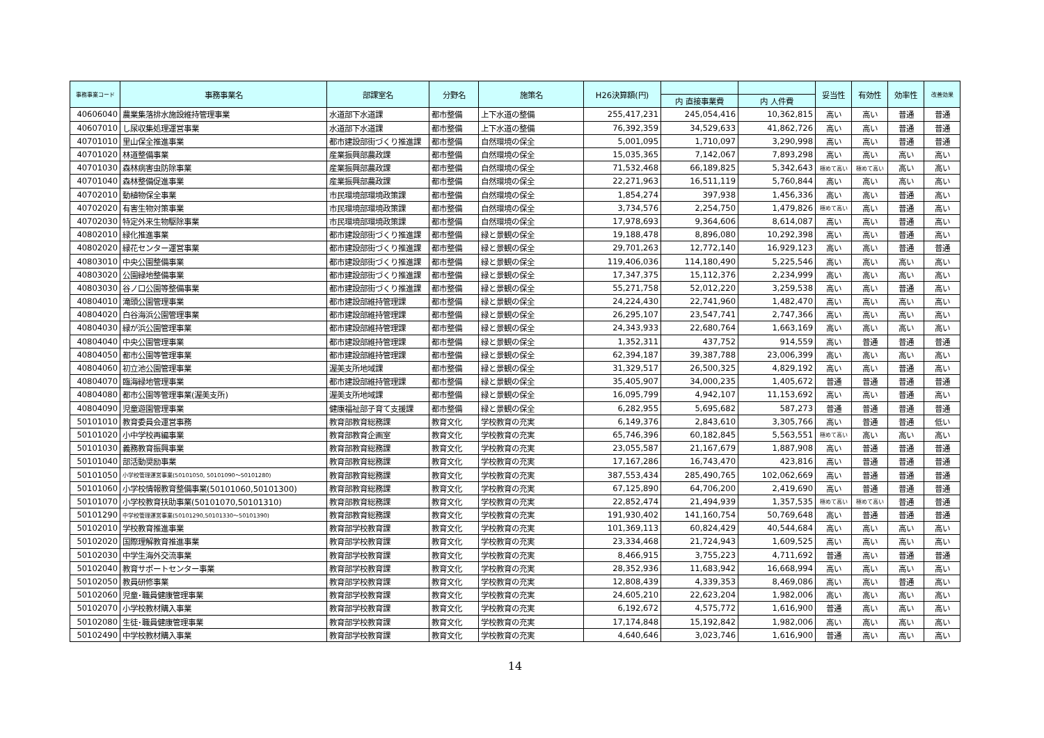| 事務事業コード | 事務事業名 | 部課室名 | 分野名 | 施策名 | H26決算額(円) | | | 妥当性 | 有効性 | 効率性 | 改善効果 |
| --- | --- | --- | --- | --- | --- | --- | --- | --- | --- | --- | --- |
| | | | | | | 内 直接事業費 | 内 人件費 | | | | |
| 40606040 | 農業集落排水施設維持管理事業 | 水道部下水道課 | 都市整備 | 上下水道の整備 | 255,417,231 | 245,054,416 | 10,362,815 | 高い | 高い | 普通 | 普通 |
| 40607010 | し尿収集処理運営事業 | 水道部下水道課 | 都市整備 | 上下水道の整備 | 76,392,359 | 34,529,633 | 41,862,726 | 高い | 高い | 普通 | 普通 |
| 40701010 | 里山保全推進事業 | 都市建設部街づくり推進課 | 都市整備 | 自然環境の保全 | 5,001,095 | 1,710,097 | 3,290,998 | 高い | 高い | 普通 | 普通 |
| 40701020 | 林道整備事業 | 産業振興部農政課 | 都市整備 | 自然環境の保全 | 15,035,365 | 7,142,067 | 7,893,298 | 高い | 高い | 高い | 高い |
| 40701030 | 森林病害虫防除事業 | 産業振興部農政課 | 都市整備 | 自然環境の保全 | 71,532,468 | 66,189,825 | 5,342,643 | 極めて高い | 極めて高い | 高い | 高い |
| 40701040 | 森林整備促進事業 | 産業振興部農政課 | 都市整備 | 自然環境の保全 | 22,271,963 | 16,511,119 | 5,760,844 | 高い | 高い | 高い | 高い |
| 40702010 | 動植物保全事業 | 市民環境部環境政策課 | 都市整備 | 自然環境の保全 | 1,854,274 | 397,938 | 1,456,336 | 高い | 高い | 普通 | 高い |
| 40702020 | 有害生物対策事業 | 市民環境部環境政策課 | 都市整備 | 自然環境の保全 | 3,734,576 | 2,254,750 | 1,479,826 | 極めて高い | 高い | 普通 | 高い |
| 40702030 | 特定外来生物駆除事業 | 市民環境部環境政策課 | 都市整備 | 自然環境の保全 | 17,978,693 | 9,364,606 | 8,614,087 | 高い | 高い | 普通 | 高い |
| 40802010 | 緑化推進事業 | 都市建設部街づくり推進課 | 都市整備 | 緑と景観の保全 | 19,188,478 | 8,896,080 | 10,292,398 | 高い | 高い | 普通 | 高い |
| 40802020 | 緑花センター運営事業 | 都市建設部街づくり推進課 | 都市整備 | 緑と景観の保全 | 29,701,263 | 12,772,140 | 16,929,123 | 高い | 高い | 普通 | 普通 |
| 40803010 | 中央公園整備事業 | 都市建設部街づくり推進課 | 都市整備 | 緑と景観の保全 | 119,406,036 | 114,180,490 | 5,225,546 | 高い | 高い | 高い | 高い |
| 40803020 | 公園緑地整備事業 | 都市建設部街づくり推進課 | 都市整備 | 緑と景観の保全 | 17,347,375 | 15,112,376 | 2,234,999 | 高い | 高い | 高い | 高い |
| 40803030 | 谷ノ口公園等整備事業 | 都市建設部街づくり推進課 | 都市整備 | 緑と景観の保全 | 55,271,758 | 52,012,220 | 3,259,538 | 高い | 高い | 普通 | 高い |
| 40804010 | 滝頭公園管理事業 | 都市建設部維持管理課 | 都市整備 | 緑と景観の保全 | 24,224,430 | 22,741,960 | 1,482,470 | 高い | 高い | 高い | 高い |
| 40804020 | 白谷海浜公園管理事業 | 都市建設部維持管理課 | 都市整備 | 緑と景観の保全 | 26,295,107 | 23,547,741 | 2,747,366 | 高い | 高い | 高い | 高い |
| 40804030 | 緑が浜公園管理事業 | 都市建設部維持管理課 | 都市整備 | 緑と景観の保全 | 24,343,933 | 22,680,764 | 1,663,169 | 高い | 高い | 高い | 高い |
| 40804040 | 中央公園管理事業 | 都市建設部維持管理課 | 都市整備 | 緑と景観の保全 | 1,352,311 | 437,752 | 914,559 | 高い | 普通 | 普通 | 普通 |
| 40804050 | 都市公園等管理事業 | 都市建設部維持管理課 | 都市整備 | 緑と景観の保全 | 62,394,187 | 39,387,788 | 23,006,399 | 高い | 高い | 高い | 高い |
| 40804060 | 初立池公園管理事業 | 渥美支所地域課 | 都市整備 | 緑と景観の保全 | 31,329,517 | 26,500,325 | 4,829,192 | 高い | 高い | 普通 | 高い |
| 40804070 | 臨海緑地管理事業 | 都市建設部維持管理課 | 都市整備 | 緑と景観の保全 | 35,405,907 | 34,000,235 | 1,405,672 | 普通 | 普通 | 普通 | 普通 |
| 40804080 | 都市公園等管理事業(渥美支所) | 渥美支所地域課 | 都市整備 | 緑と景観の保全 | 16,095,799 | 4,942,107 | 11,153,692 | 高い | 高い | 普通 | 高い |
| 40804090 | 児童遊園管理事業 | 健康福祉部子育て支援課 | 都市整備 | 緑と景観の保全 | 6,282,955 | 5,695,682 | 587,273 | 普通 | 普通 | 普通 | 普通 |
| 50101010 | 教育委員会運営事務 | 教育部教育総務課 | 教育文化 | 学校教育の充実 | 6,149,376 | 2,843,610 | 3,305,766 | 高い | 普通 | 普通 | 低い |
| 50101020 | 小中学校再編事業 | 教育部教育企画室 | 教育文化 | 学校教育の充実 | 65,746,396 | 60,182,845 | 5,563,551 | 極めて高い | 高い | 高い | 高い |
| 50101030 | 義務教育振興事業 | 教育部教育総務課 | 教育文化 | 学校教育の充実 | 23,055,587 | 21,167,679 | 1,887,908 | 高い | 普通 | 普通 | 普通 |
| 50101040 | 部活動奨励事業 | 教育部教育総務課 | 教育文化 | 学校教育の充実 | 17,167,286 | 16,743,470 | 423,816 | 高い | 普通 | 普通 | 普通 |
| 50101050 | 小学校管理運営事業(50101050, 50101090～50101280) | 教育部教育総務課 | 教育文化 | 学校教育の充実 | 387,553,434 | 285,490,765 | 102,062,669 | 高い | 普通 | 普通 | 普通 |
| 50101060 | 小学校情報教育整備事業(50101060,50101300) | 教育部教育総務課 | 教育文化 | 学校教育の充実 | 67,125,890 | 64,706,200 | 2,419,690 | 高い | 普通 | 普通 | 普通 |
| 50101070 | 小学校教育扶助事業(50101070,50101310) | 教育部教育総務課 | 教育文化 | 学校教育の充実 | 22,852,474 | 21,494,939 | 1,357,535 | 極めて高い | 極めて高い | 普通 | 普通 |
| 50101290 | 中学校管理運営事業(50101290,50101330～50101390) | 教育部教育総務課 | 教育文化 | 学校教育の充実 | 191,930,402 | 141,160,754 | 50,769,648 | 高い | 普通 | 普通 | 普通 |
| 50102010 | 学校教育推進事業 | 教育部学校教育課 | 教育文化 | 学校教育の充実 | 101,369,113 | 60,824,429 | 40,544,684 | 高い | 高い | 高い | 高い |
| 50102020 | 国際理解教育推進事業 | 教育部学校教育課 | 教育文化 | 学校教育の充実 | 23,334,468 | 21,724,943 | 1,609,525 | 高い | 高い | 高い | 高い |
| 50102030 | 中学生海外交流事業 | 教育部学校教育課 | 教育文化 | 学校教育の充実 | 8,466,915 | 3,755,223 | 4,711,692 | 普通 | 高い | 普通 | 普通 |
| 50102040 | 教育サポートセンター事業 | 教育部学校教育課 | 教育文化 | 学校教育の充実 | 28,352,936 | 11,683,942 | 16,668,994 | 高い | 高い | 高い | 高い |
| 50102050 | 教員研修事業 | 教育部学校教育課 | 教育文化 | 学校教育の充実 | 12,808,439 | 4,339,353 | 8,469,086 | 高い | 高い | 普通 | 高い |
| 50102060 | 児童･職員健康管理事業 | 教育部学校教育課 | 教育文化 | 学校教育の充実 | 24,605,210 | 22,623,204 | 1,982,006 | 高い | 高い | 高い | 高い |
| 50102070 | 小学校教材購入事業 | 教育部学校教育課 | 教育文化 | 学校教育の充実 | 6,192,672 | 4,575,772 | 1,616,900 | 普通 | 高い | 高い | 高い |
| 50102080 | 生徒･職員健康管理事業 | 教育部学校教育課 | 教育文化 | 学校教育の充実 | 17,174,848 | 15,192,842 | 1,982,006 | 高い | 高い | 高い | 高い |
| 50102490 | 中学校教材購入事業 | 教育部学校教育課 | 教育文化 | 学校教育の充実 | 4,640,646 | 3,023,746 | 1,616,900 | 普通 | 高い | 高い | 高い |
14